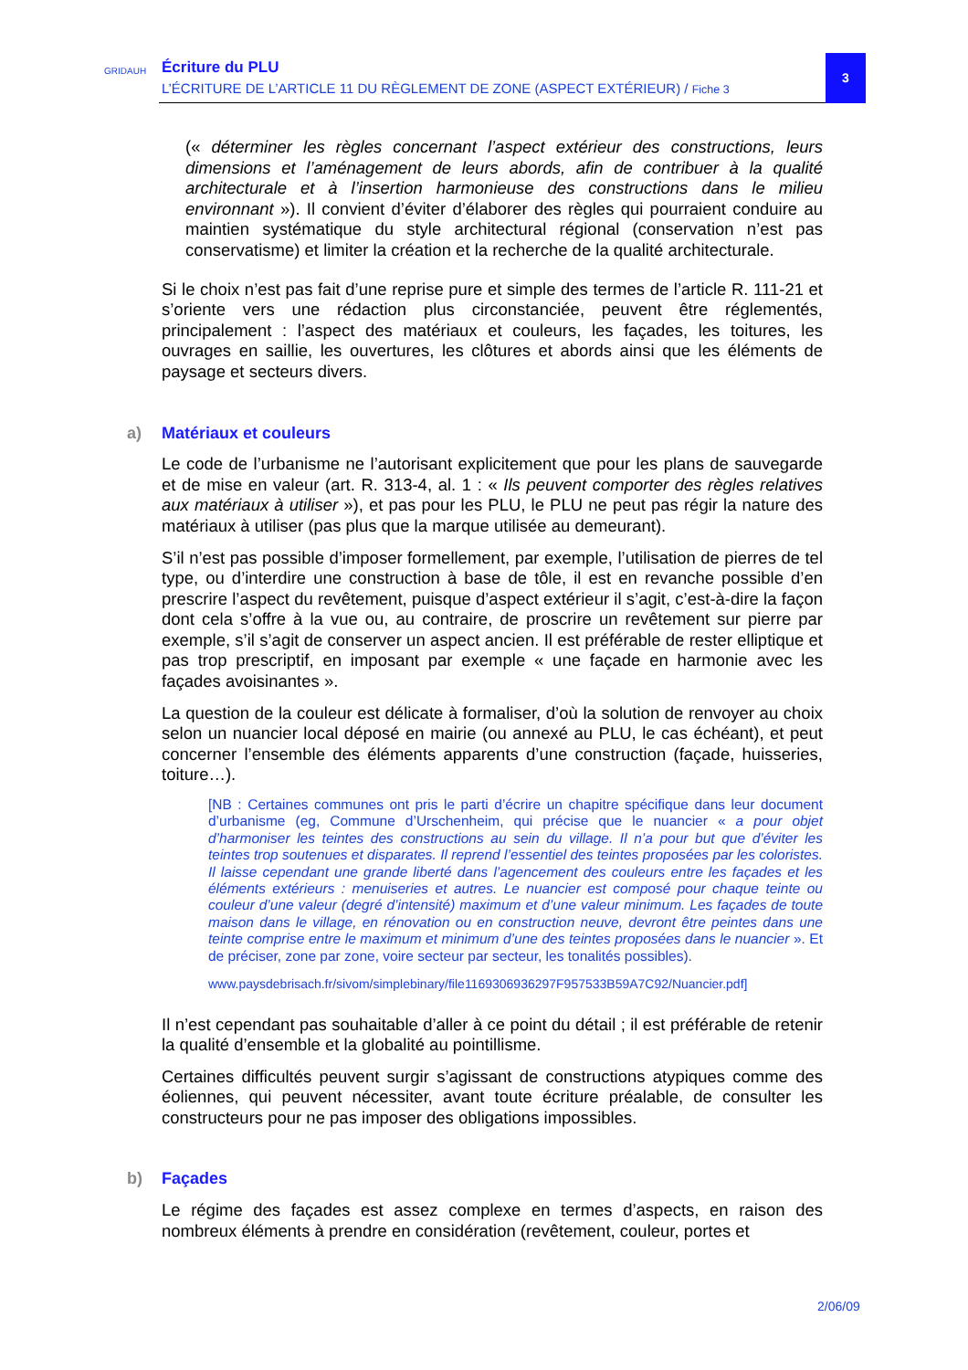GRIDAUH Écriture du PLU
L’ÉCRITURE DE L’ARTICLE 11 DU RÈGLEMENT DE ZONE (ASPECT EXTÉRIEUR) / Fiche 3
3
(« déterminer les règles concernant l’aspect extérieur des constructions, leurs dimensions et l’aménagement de leurs abords, afin de contribuer à la qualité architecturale et à l’insertion harmonieuse des constructions dans le milieu environnant »). Il convient d’éviter d’élaborer des règles qui pourraient conduire au maintien systématique du style architectural régional (conservation n’est pas conservatisme) et limiter la création et la recherche de la qualité architecturale.
Si le choix n’est pas fait d’une reprise pure et simple des termes de l’article R. 111-21 et s’oriente vers une rédaction plus circonstanciée, peuvent être réglementés, principalement : l’aspect des matériaux et couleurs, les façades, les toitures, les ouvrages en saillie, les ouvertures, les clôtures et abords ainsi que les éléments de paysage et secteurs divers.
a) Matériaux et couleurs
Le code de l’urbanisme ne l’autorisant explicitement que pour les plans de sauvegarde et de mise en valeur (art. R. 313-4, al. 1 : « Ils peuvent comporter des règles relatives aux matériaux à utiliser »), et pas pour les PLU, le PLU ne peut pas régir la nature des matériaux à utiliser (pas plus que la marque utilisée au demeurant).
S’il n’est pas possible d’imposer formellement, par exemple, l’utilisation de pierres de tel type, ou d’interdire une construction à base de tôle, il est en revanche possible d’en prescrire l’aspect du revêtement, puisque d’aspect extérieur il s’agit, c’est-à-dire la façon dont cela s’offre à la vue ou, au contraire, de proscrire un revêtement sur pierre par exemple, s’il s’agit de conserver un aspect ancien. Il est préférable de rester elliptique et pas trop prescriptif, en imposant par exemple « une façade en harmonie avec les façades avoisinantes ».
La question de la couleur est délicate à formaliser, d’où la solution de renvoyer au choix selon un nuancier local déposé en mairie (ou annexé au PLU, le cas échéant), et peut concerner l’ensemble des éléments apparents d’une construction (façade, huisseries, toiture…).
[NB : Certaines communes ont pris le parti d’écrire un chapitre spécifique dans leur document d’urbanisme (eg, Commune d’Urschenheim, qui précise que le nuancier « a pour objet d’harmoniser les teintes des constructions au sein du village. Il n’a pour but que d’éviter les teintes trop soutenues et disparates. Il reprend l’essentiel des teintes proposées par les coloristes. Il laisse cependant une grande liberté dans l’agencement des couleurs entre les façades et les éléments extérieurs : menuiseries et autres. Le nuancier est composé pour chaque teinte ou couleur d’une valeur (degré d’intensité) maximum et d’une valeur minimum. Les façades de toute maison dans le village, en rénovation ou en construction neuve, devront être peintes dans une teinte comprise entre le maximum et minimum d’une des teintes proposées dans le nuancier ». Et de préciser, zone par zone, voire secteur par secteur, les tonalités possibles).
www.paysdebrisach.fr/sivom/simplebinary/file1169306936297F957533B59A7C92/Nuancier.pdf]
Il n’est cependant pas souhaitable d’aller à ce point du détail ; il est préférable de retenir la qualité d’ensemble et la globalité au pointillisme.
Certaines difficultés peuvent surgir s’agissant de constructions atypiques comme des éoliennes, qui peuvent nécessiter, avant toute écriture préalable, de consulter les constructeurs pour ne pas imposer des obligations impossibles.
b) Façades
Le régime des façades est assez complexe en termes d’aspects, en raison des nombreux éléments à prendre en considération (revêtement, couleur, portes et
2/06/09